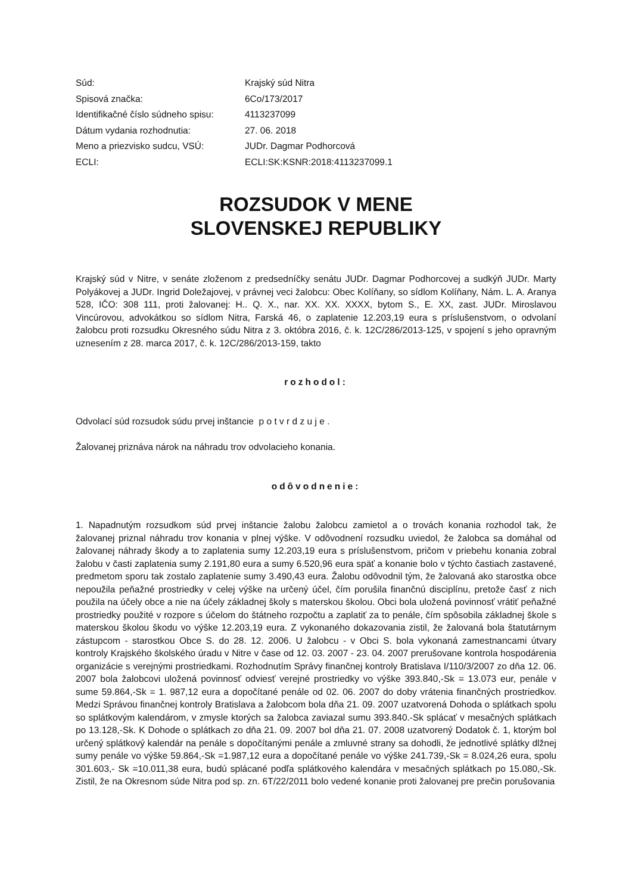| Súd: | Krajský súd Nitra |
| Spisová značka: | 6Co/173/2017 |
| Identifikačné číslo súdneho spisu: | 4113237099 |
| Dátum vydania rozhodnutia: | 27. 06. 2018 |
| Meno a priezvisko sudcu, VSÚ: | JUDr. Dagmar Podhorcová |
| ECLI: | ECLI:SK:KSNR:2018:4113237099.1 |
ROZSUDOK V MENE
SLOVENSKEJ REPUBLIKY
Krajský súd v Nitre, v senáte zloženom z predsedníčky senátu JUDr. Dagmar Podhorcovej a sudkýň JUDr. Marty Polyákovej a JUDr. Ingrid Doležajovej, v právnej veci žalobcu: Obec Kolíňany, so sídlom Kolíňany, Nám. L. A. Aranya 528, IČO: 308 111, proti žalovanej: H.. Q. X., nar. XX. XX. XXXX, bytom S., E. XX, zast. JUDr. Miroslavou Vincúrovou, advokátkou so sídlom Nitra, Farská 46, o zaplatenie 12.203,19 eura s príslušenstvom, o odvolaní žalobcu proti rozsudku Okresného súdu Nitra z 3. októbra 2016, č. k. 12C/286/2013-125, v spojení s jeho opravným uznesením z 28. marca 2017, č. k. 12C/286/2013-159, takto
rozhodol:
Odvolací súd rozsudok súdu prvej inštancie p o t v r d z u j e .
Žalovanej priznáva nárok na náhradu trov odvolacieho konania.
odôvodnenie:
1. Napadnutým rozsudkom súd prvej inštancie žalobu žalobcu zamietol a o trovách konania rozhodol tak, že žalovanej priznal náhradu trov konania v plnej výške. V odôvodnení rozsudku uviedol, že žalobca sa domáhal od žalovanej náhrady škody a to zaplatenia sumy 12.203,19 eura s príslušenstvom, pričom v priebehu konania zobral žalobu v časti zaplatenia sumy 2.191,80 eura a sumy 6.520,96 eura späť a konanie bolo v týchto častiach zastavené, predmetom sporu tak zostalo zaplatenie sumy 3.490,43 eura. Žalobu odôvodnil tým, že žalovaná ako starostka obce nepoužila peňažné prostriedky v celej výške na určený účel, čím porušila finančnú disciplínu, pretože časť z nich použila na účely obce a nie na účely základnej školy s materskou školou. Obci bola uložená povinnosť vrátiť peňažné prostriedky použité v rozpore s účelom do štátneho rozpočtu a zaplatiť za to penále, čím spôsobila základnej škole s materskou školou škodu vo výške 12.203,19 eura. Z vykonaného dokazovania zistil, že žalovaná bola štatutárnym zástupcom - starostkou Obce S. do 28. 12. 2006. U žalobcu - v Obci S. bola vykonaná zamestnancami útvary kontroly Krajského školského úradu v Nitre v čase od 12. 03. 2007 - 23. 04. 2007 prerušovane kontrola hospodárenia organizácie s verejnými prostriedkami. Rozhodnutím Správy finančnej kontroly Bratislava I/110/3/2007 zo dňa 12. 06. 2007 bola žalobcovi uložená povinnosť odviesť verejné prostriedky vo výške 393.840,-Sk = 13.073 eur, penále v sume 59.864,-Sk = 1. 987,12 eura a dopočítané penále od 02. 06. 2007 do doby vrátenia finančných prostriedkov. Medzi Správou finančnej kontroly Bratislava a žalobcom bola dňa 21. 09. 2007 uzatvorená Dohoda o splátkach spolu so splátkovým kalendárom, v zmysle ktorých sa žalobca zaviazal sumu 393.840.-Sk splácať v mesačných splátkach po 13.128,-Sk. K Dohode o splátkach zo dňa 21. 09. 2007 bol dňa 21. 07. 2008 uzatvorený Dodatok č. 1, ktorým bol určený splátkový kalendár na penále s dopočítanými penále a zmluvné strany sa dohodli, že jednotlivé splátky dlžnej sumy penále vo výške 59.864,-Sk =1.987,12 eura a dopočítané penále vo výške 241.739,-Sk = 8.024,26 eura, spolu 301.603,- Sk =10.011,38 eura, budú splácané podľa splátkového kalendára v mesačných splátkach po 15.080,-Sk. Zistil, že na Okresnom súde Nitra pod sp. zn. 6T/22/2011 bolo vedené konanie proti žalovanej pre prečin porušovania